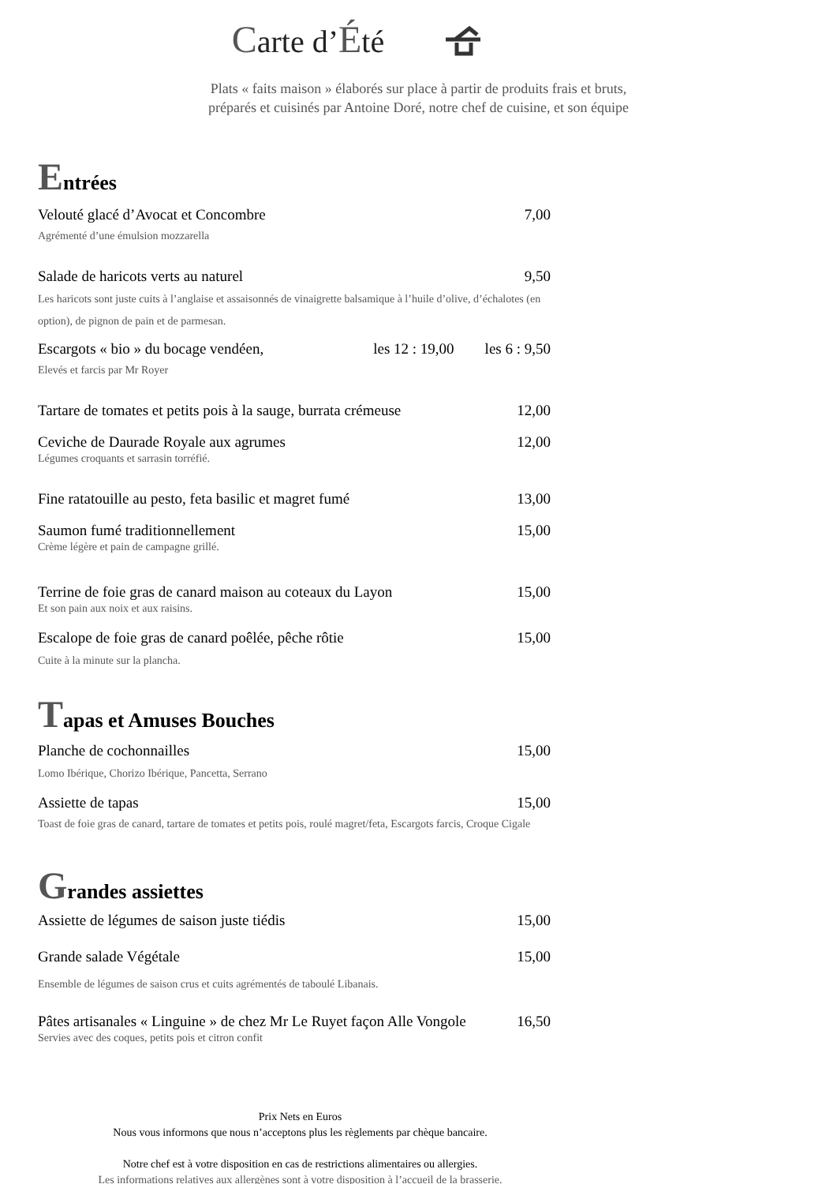Carte d’Été
Plats « faits maison » élaborés sur place à partir de produits frais et bruts,
préparés et cuisinés par Antoine Doré, notre chef de cuisine, et son équipe
Entrées
Velouté glacé d’Avocat et Concombre 7,00
Agrémenté d’une émulsion mozzarella
Salade de haricots verts au naturel 9,50
Les haricots sont juste cuits à l’anglaise et assaisonnés de vinaigrette balsamique à l’huile d’olive, d’échalotes (en option), de pignon de pain et de parmesan.
Escargots « bio » du bocage vendéen, les 12 : 19,00 les 6 : 9,50
Elevés et farcis par Mr Royer
Tartare de tomates et petits pois à la sauge, burrata crémeuse 12,00
Ceviche de Daurade Royale aux agrumes 12,00
Légumes croquants et sarrasin torréfié.
Fine ratatouille au pesto, feta basilic et magret fumé 13,00
Saumon fumé traditionnellement 15,00
Crème légère et pain de campagne grillé.
Terrine de foie gras de canard maison au coteaux du Layon 15,00
Et son pain aux noix et aux raisins.
Escalope de foie gras de canard poêlée, pêche rôtie 15,00
Cuite à la minute sur la plancha.
Tapas et Amuses Bouches
Planche de cochonnailles 15,00
Lomo Ibérique, Chorizo Ibérique, Pancetta, Serrano
Assiette de tapas 15,00
Toast de foie gras de canard, tartare de tomates et petits pois, roulé magret/feta, Escargots farcis, Croque Cigale
Grandes assiettes
Assiette de légumes de saison juste tiédis 15,00
Grande salade Végétale 15,00
Ensemble de légumes de saison crus et cuits agrémentés de taboulé Libanais.
Pâtes artisanales « Linguine » de chez Mr Le Ruyet façon Alle Vongole 16,50
Servies avec des coques, petits pois et citron confit
Prix Nets en Euros
Nous vous informons que nous n’acceptons plus les règlements par chèque bancaire.
Notre chef est à votre disposition en cas de restrictions alimentaires ou allergies.
Les informations relatives aux allergènes sont à votre disposition à l’accueil de la brasserie.